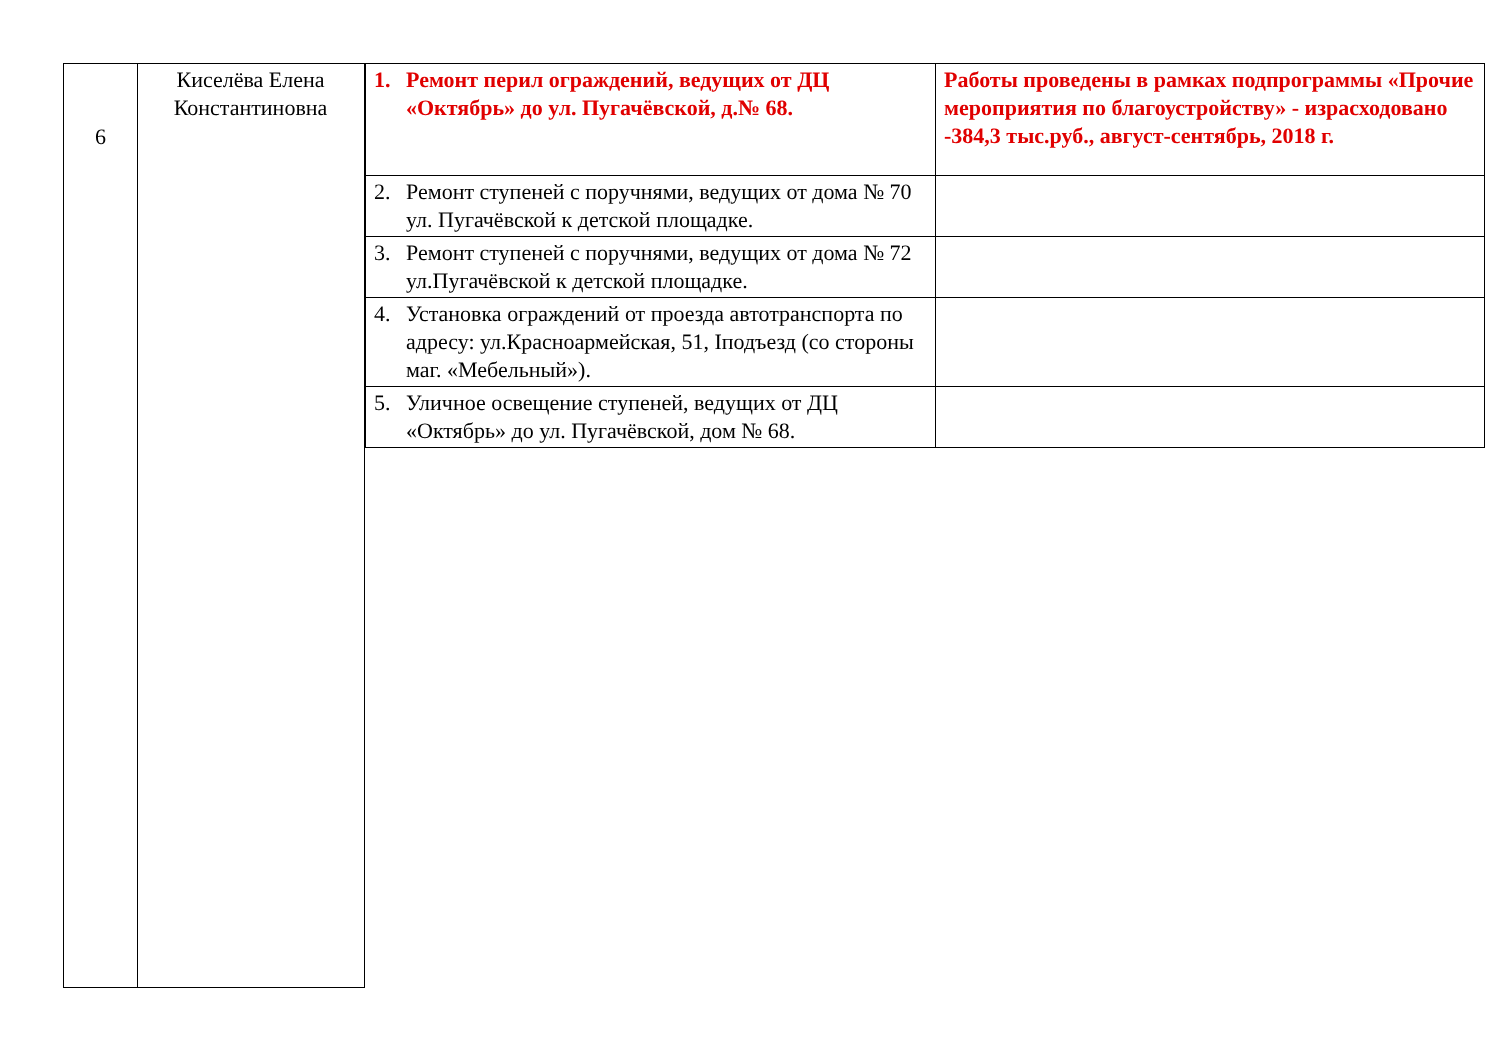6
Киселёва Елена Константиновна
| 1. Ремонт перил ограждений, ведущих от ДЦ «Октябрь» до ул. Пугачёвской, д.№ 68. | Работы проведены в рамках подпрограммы «Прочие мероприятия по благоустройству» - израсходовано -384,3 тыс.руб., август-сентябрь, 2018 г. |
| 2. Ремонт ступеней с поручнями, ведущих от дома № 70 ул. Пугачёвской к детской площадке. | |
| 3. Ремонт ступеней с поручнями, ведущих от дома № 72 ул.Пугачёвской к детской площадке. | |
| 4. Установка ограждений от проезда автотранспорта по адресу: ул.Красноармейская, 51, Iподъезд (со стороны маг. «Мебельный»). | |
| 5. Уличное освещение ступеней, ведущих от ДЦ «Октябрь» до ул. Пугачёвской, дом № 68. | |